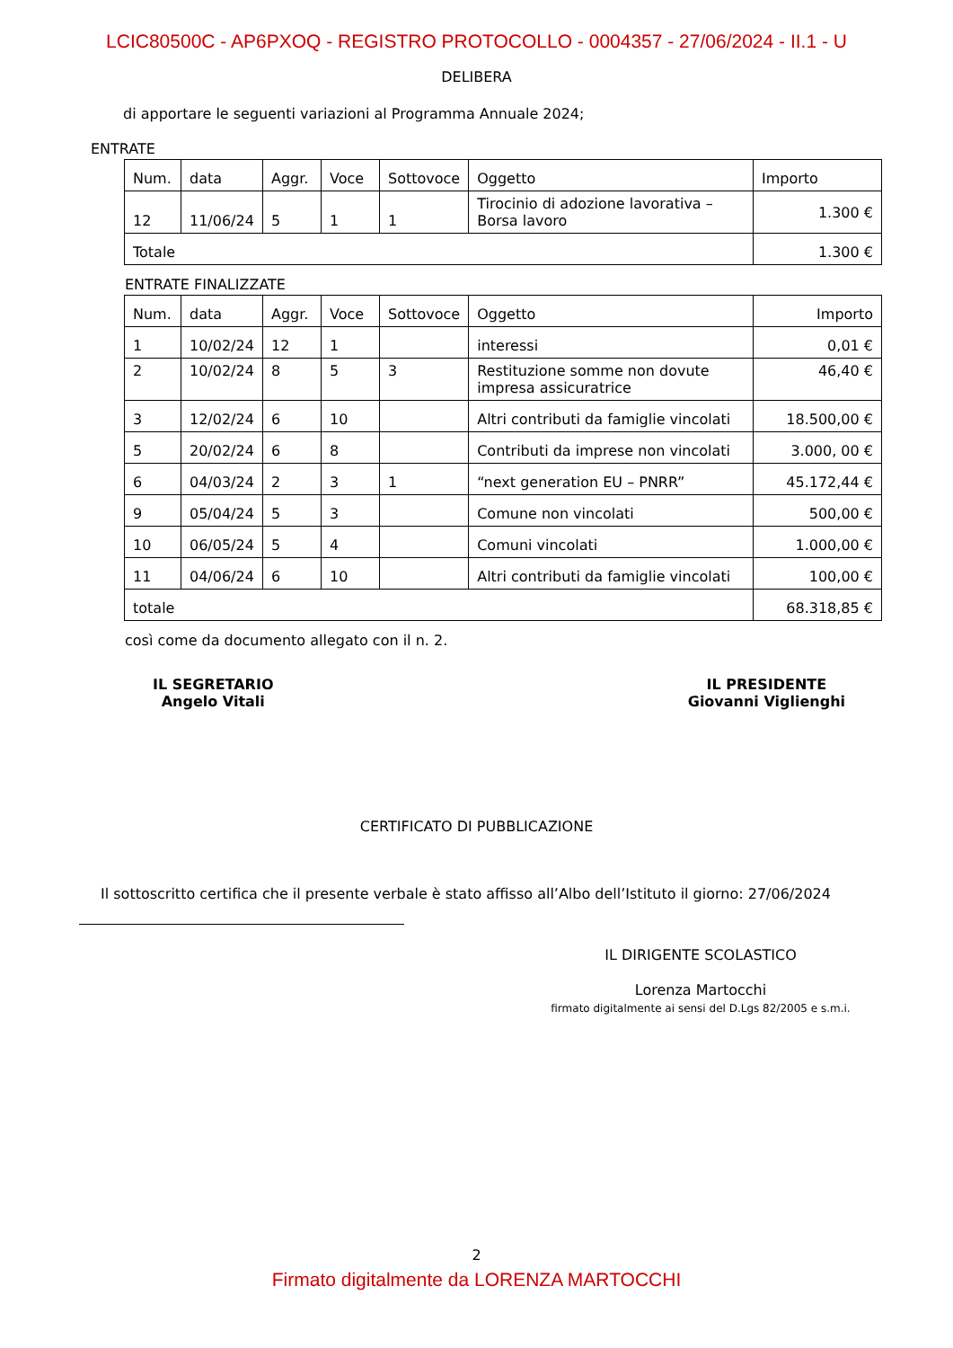LCIC80500C - AP6PXOQ - REGISTRO PROTOCOLLO - 0004357 - 27/06/2024 - II.1 - U
DELIBERA
di apportare le seguenti variazioni al Programma Annuale 2024;
ENTRATE
| Num. | data | Aggr. | Voce | Sottovoce | Oggetto | Importo |
| 12 | 11/06/24 | 5 | 1 | 1 | Tirocinio di adozione lavorativa – Borsa lavoro | 1.300 € |
| Totale | | | | | | 1.300 € |
ENTRATE FINALIZZATE
| Num. | data | Aggr. | Voce | Sottovoce | Oggetto | Importo |
| 1 | 10/02/24 | 12 | 1 | | interessi | 0,01 € |
| 2 | 10/02/24 | 8 | 5 | 3 | Restituzione somme non dovute impresa assicuratrice | 46,40 € |
| 3 | 12/02/24 | 6 | 10 | | Altri contributi da famiglie vincolati | 18.500,00 € |
| 5 | 20/02/24 | 6 | 8 | | Contributi da imprese non vincolati | 3.000, 00 € |
| 6 | 04/03/24 | 2 | 3 | 1 | “next generation EU – PNRR” | 45.172,44 € |
| 9 | 05/04/24 | 5 | 3 | | Comune non vincolati | 500,00 € |
| 10 | 06/05/24 | 5 | 4 | | Comuni vincolati | 1.000,00 € |
| 11 | 04/06/24 | 6 | 10 | | Altri contributi da famiglie vincolati | 100,00 € |
| totale | | | | | | 68.318,85 € |
così come da documento allegato con il n. 2.
IL SEGRETARIO
Angelo Vitali
IL PRESIDENTE
Giovanni Viglienghi
CERTIFICATO DI PUBBLICAZIONE
Il sottoscritto certifica che il presente verbale è stato affisso all’Albo dell’Istituto il giorno: 27/06/2024
IL DIRIGENTE SCOLASTICO
Lorenza Martocchi
firmato digitalmente ai sensi del D.Lgs 82/2005 e s.m.i.
2
Firmato digitalmente da LORENZA MARTOCCHI